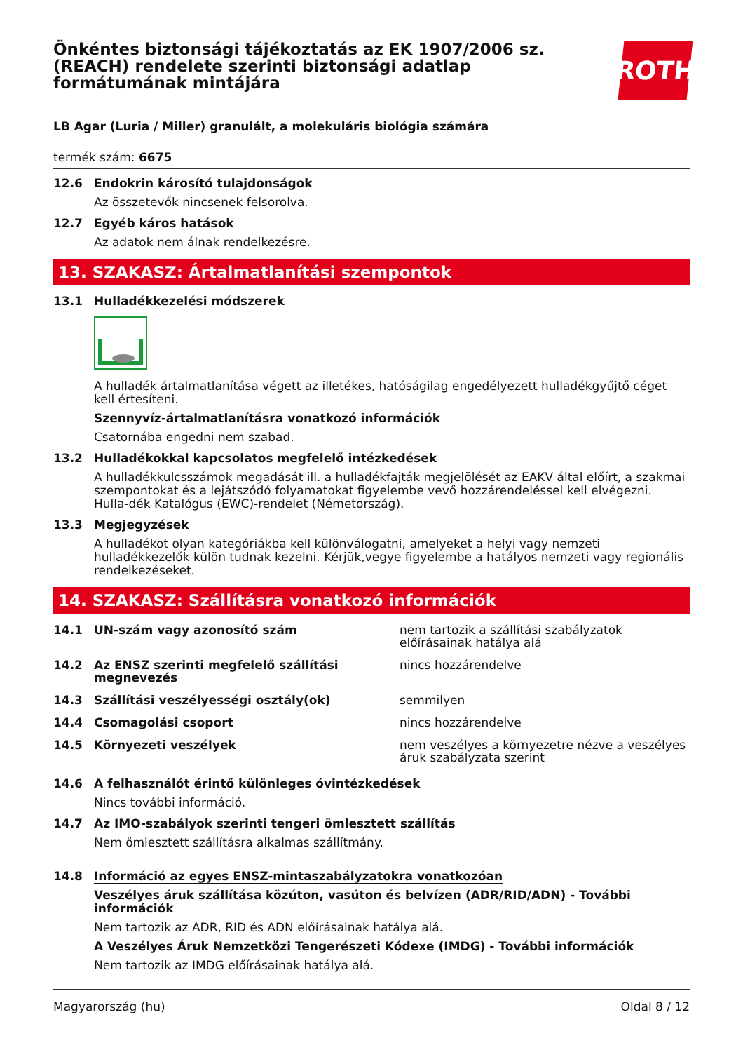Önkéntes biztonsági tájékoztatás az EK 1907/2006 sz.
(REACH) rendelete szerinti biztonsági adatlap
formátumának mintájára
ROTH
LB Agar (Luria / Miller) granulált, a molekuláris biológia számára
termék szám: 6675
12.6 Endokrin károsító tulajdonságok
Az összetevők nincsenek felsorolva.
12.7 Egyéb káros hatások
Az adatok nem álnak rendelkezésre.
13. SZAKASZ: Ártalmatlanítási szempontok
13.1 Hulladékkezelési módszerek
A hulladék ártalmatlanítása végett az illetékes, hatóságilag engedélyezett hulladékgyűjtő céget kell értesíteni.
Szennyvíz-ártalmatlanításra vonatkozó információk
Csatornába engedni nem szabad.
13.2 Hulladékokkal kapcsolatos megfelelő intézkedések
A hulladékkulcsszámok megadását ill. a hulladékfajták megjelölését az EAKV által előírt, a szakmai szempontokat és a lejátszódó folyamatokat figyelembe vevő hozzárendeléssel kell elvégezni. Hulla-dék Katalógus (EWC)-rendelet (Németország).
13.3 Megjegyzések
A hulladékot olyan kategóriákba kell különválogatni, amelyeket a helyi vagy nemzeti hulladékkezelők külön tudnak kezelni. Kérjük,vegye figyelembe a hatályos nemzeti vagy regionális rendelkezéseket.
14. SZAKASZ: Szállításra vonatkozó információk
14.1 UN-szám vagy azonosító szám nem tartozik a szállítási szabályzatok előírásainak hatálya alá
14.2 Az ENSZ szerinti megfelelő szállítási megnevezés nincs hozzárendelve
14.3 Szállítási veszélyességi osztály(ok) semmilyen
14.4 Csomagolási csoport nincs hozzárendelve
14.5 Környezeti veszélyek nem veszélyes a környezetre nézve a veszélyes áruk szabályzata szerint
14.6 A felhasználót érintő különleges óvintézkedések
Nincs további információ.
14.7 Az IMO-szabályok szerinti tengeri ömlesztett szállítás
Nem ömlesztett szállításra alkalmas szállítmány.
14.8 Információ az egyes ENSZ-mintaszabályzatokra vonatkozóan
Veszélyes áruk szállítása közúton, vasúton és belvízen (ADR/RID/ADN) - További információk
Nem tartozik az ADR, RID és ADN előírásainak hatálya alá.
A Veszélyes Áruk Nemzetközi Tengerészeti Kódexe (IMDG) - További információk
Nem tartozik az IMDG előírásainak hatálya alá.
Magyarország (hu) Oldal 8 / 12